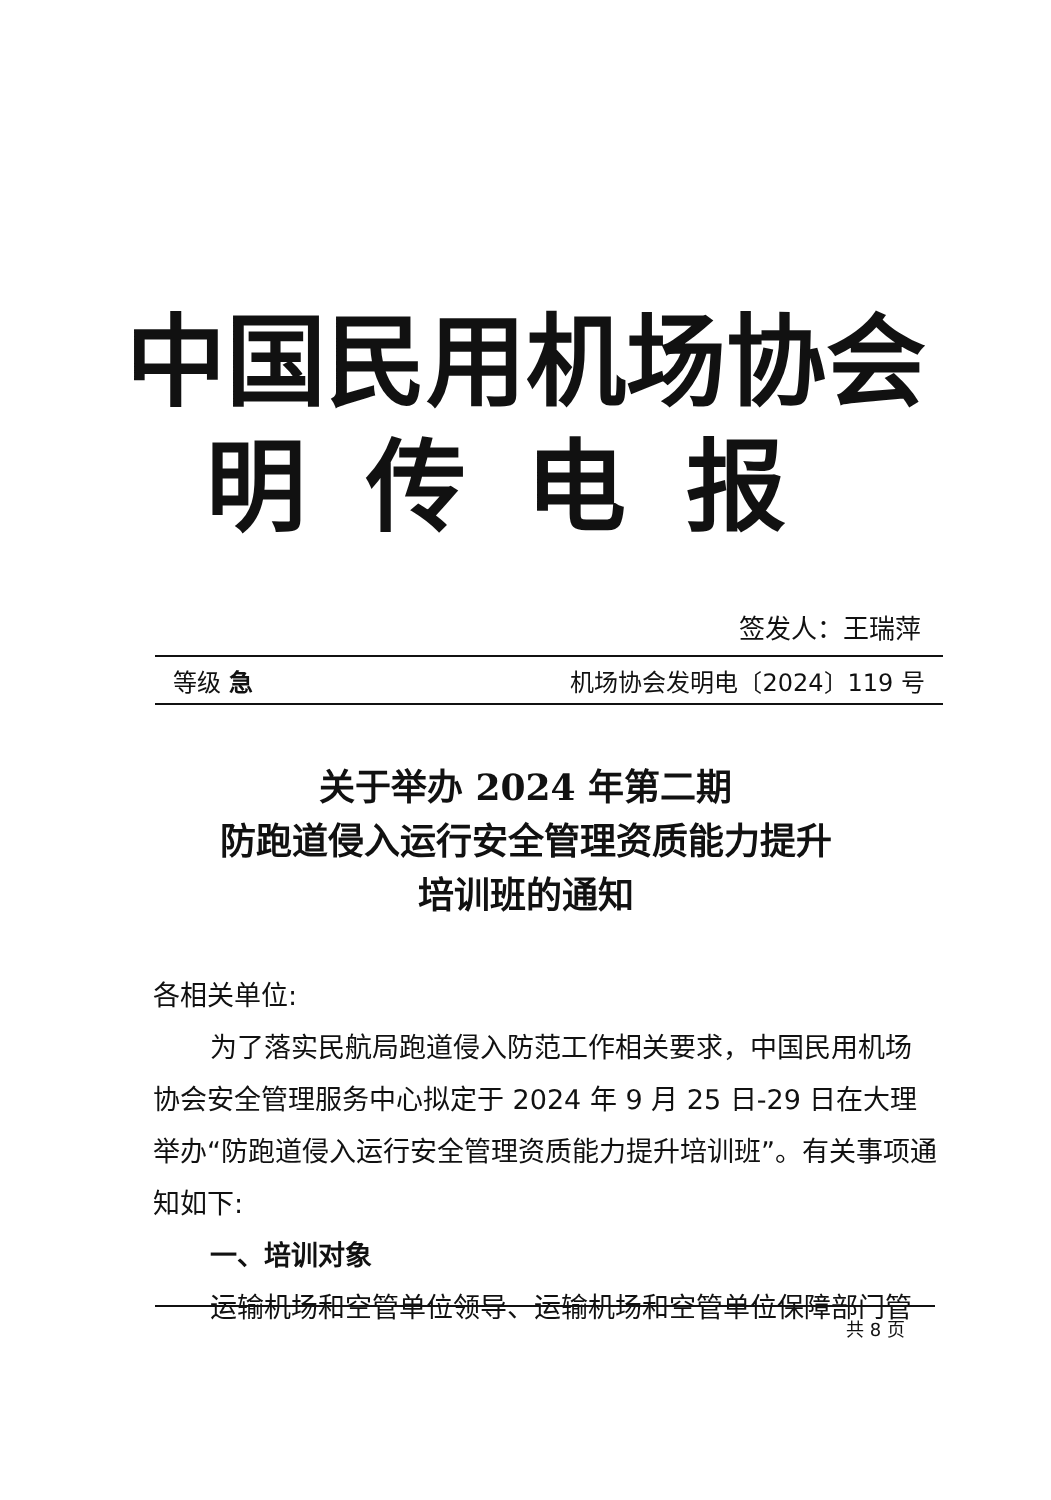中国民用机场协会
明传电报
签发人：王瑞萍
等级 急 机场协会发明电〔2024〕119 号
关于举办 2024 年第二期
防跑道侵入运行安全管理资质能力提升
培训班的通知
各相关单位:
为了落实民航局跑道侵入防范工作相关要求，中国民用机场协会安全管理服务中心拟定于 2024 年 9 月 25 日-29 日在大理举办“防跑道侵入运行安全管理资质能力提升培训班”。有关事项通知如下:
一、培训对象
运输机场和空管单位领导、运输机场和空管单位保障部门管
共 8 页